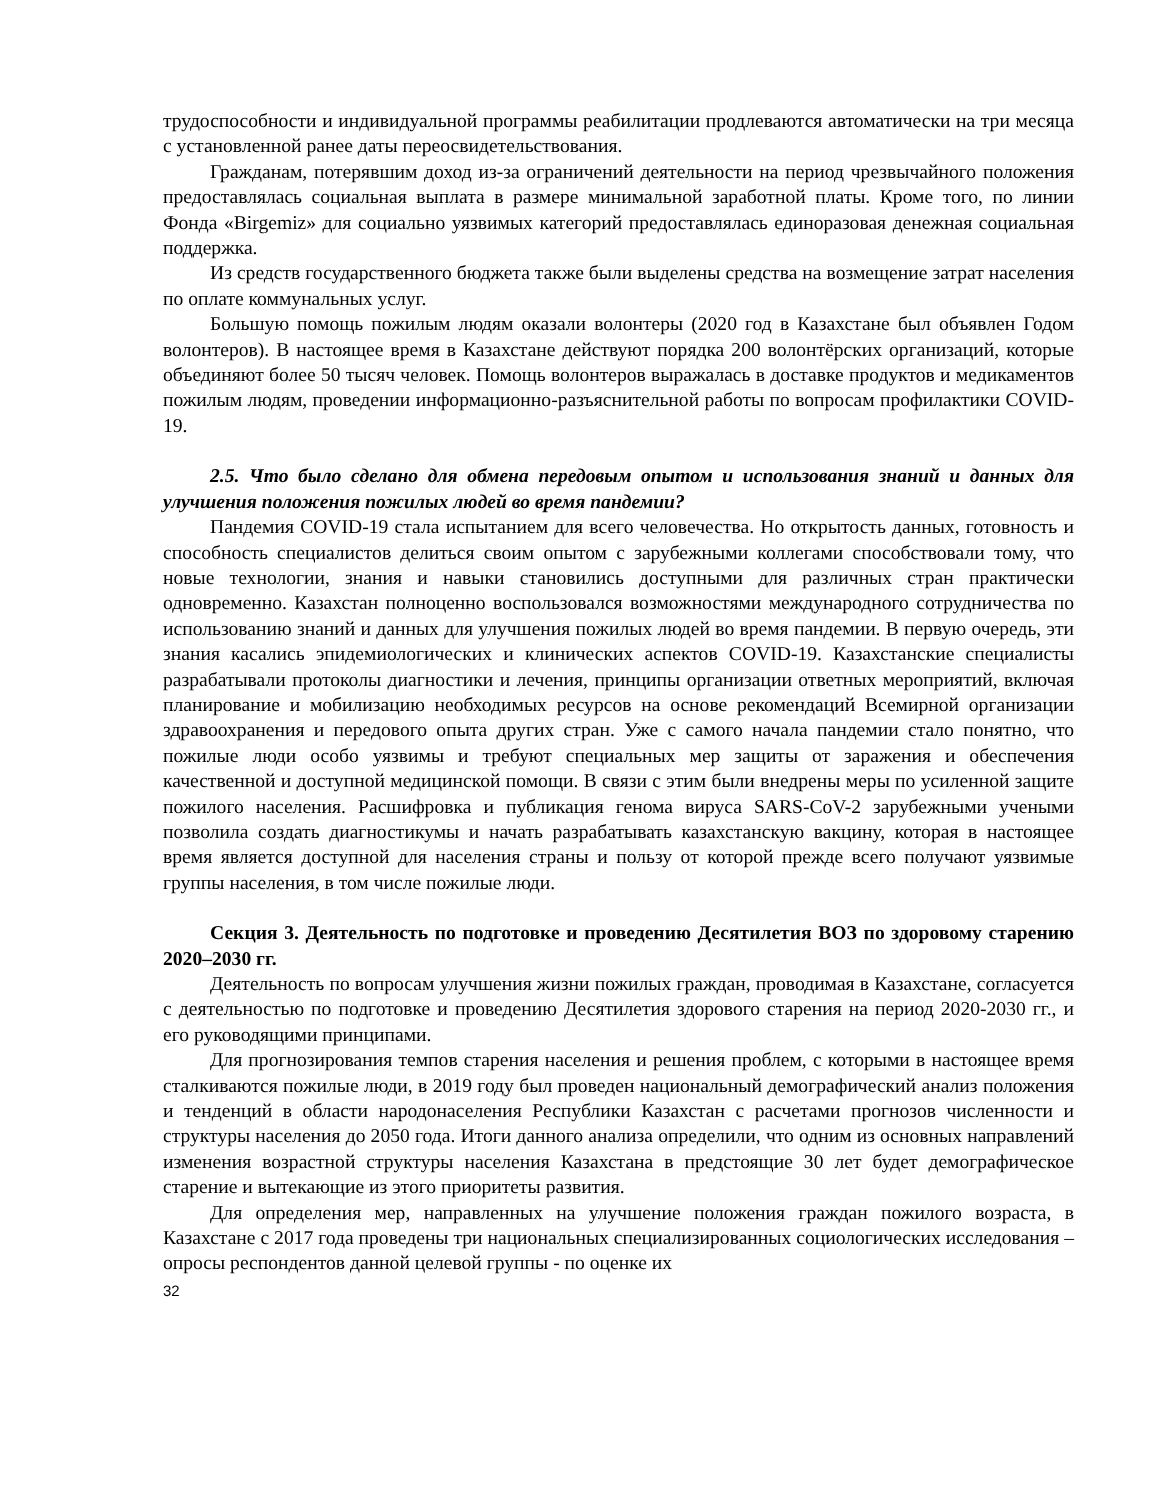трудоспособности и индивидуальной программы реабилитации продлеваются автоматически на три месяца с установленной ранее даты переосвидетельствования.
Гражданам, потерявшим доход из-за ограничений деятельности на период чрезвычайного положения предоставлялась социальная выплата в размере минимальной заработной платы. Кроме того, по линии Фонда «Birgemiz» для социально уязвимых категорий предоставлялась единоразовая денежная социальная поддержка.
Из средств государственного бюджета также были выделены средства на возмещение затрат населения по оплате коммунальных услуг.
Большую помощь пожилым людям оказали волонтеры (2020 год в Казахстане был объявлен Годом волонтеров). В настоящее время в Казахстане действуют порядка 200 волонтёрских организаций, которые объединяют более 50 тысяч человек. Помощь волонтеров выражалась в доставке продуктов и медикаментов пожилым людям, проведении информационно-разъяснительной работы по вопросам профилактики COVID-19.
2.5. Что было сделано для обмена передовым опытом и использования знаний и данных для улучшения положения пожилых людей во время пандемии?
Пандемия COVID-19 стала испытанием для всего человечества. Но открытость данных, готовность и способность специалистов делиться своим опытом с зарубежными коллегами способствовали тому, что новые технологии, знания и навыки становились доступными для различных стран практически одновременно. Казахстан полноценно воспользовался возможностями международного сотрудничества по использованию знаний и данных для улучшения пожилых людей во время пандемии. В первую очередь, эти знания касались эпидемиологических и клинических аспектов COVID-19. Казахстанские специалисты разрабатывали протоколы диагностики и лечения, принципы организации ответных мероприятий, включая планирование и мобилизацию необходимых ресурсов на основе рекомендаций Всемирной организации здравоохранения и передового опыта других стран. Уже с самого начала пандемии стало понятно, что пожилые люди особо уязвимы и требуют специальных мер защиты от заражения и обеспечения качественной и доступной медицинской помощи. В связи с этим были внедрены меры по усиленной защите пожилого населения. Расшифровка и публикация генома вируса SARS-CoV-2 зарубежными учеными позволила создать диагностикумы и начать разрабатывать казахстанскую вакцину, которая в настоящее время является доступной для населения страны и пользу от которой прежде всего получают уязвимые группы населения, в том числе пожилые люди.
Секция 3. Деятельность по подготовке и проведению Десятилетия ВОЗ по здоровому старению 2020–2030 гг.
Деятельность по вопросам улучшения жизни пожилых граждан, проводимая в Казахстане, согласуется с деятельностью по подготовке и проведению Десятилетия здорового старения на период 2020-2030 гг., и его руководящими принципами.
Для прогнозирования темпов старения населения и решения проблем, с которыми в настоящее время сталкиваются пожилые люди, в 2019 году был проведен национальный демографический анализ положения и тенденций в области народонаселения Республики Казахстан с расчетами прогнозов численности и структуры населения до 2050 года. Итоги данного анализа определили, что одним из основных направлений изменения возрастной структуры населения Казахстана в предстоящие 30 лет будет демографическое старение и вытекающие из этого приоритеты развития.
Для определения мер, направленных на улучшение положения граждан пожилого возраста, в Казахстане с 2017 года проведены три национальных специализированных социологических исследования – опросы респондентов данной целевой группы - по оценке их
32